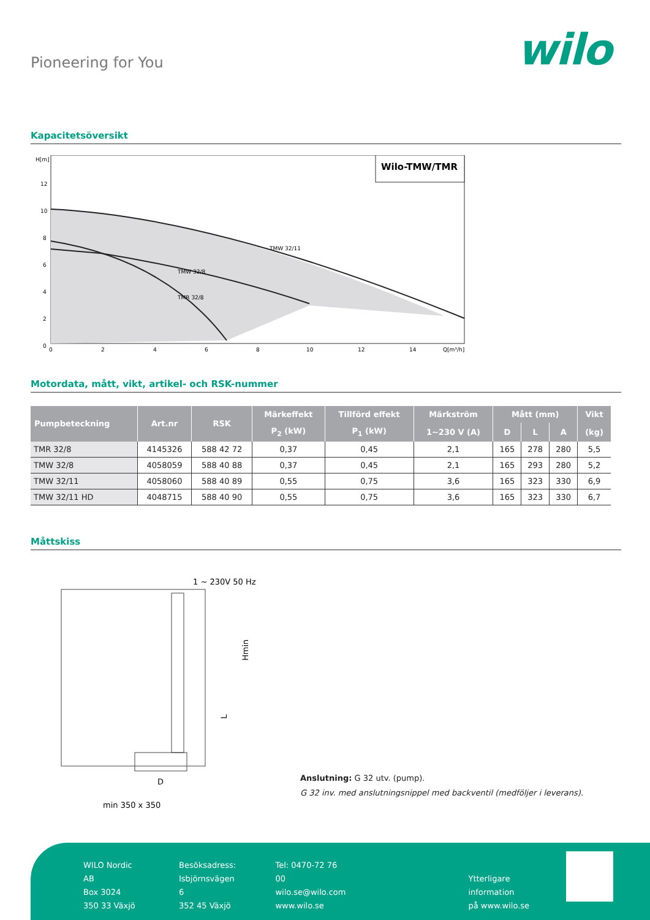Pioneering for You
wilo
Kapacitetsöversikt
H[m]
12
10
8
6
4
2
0
Wilo-TMW/TMR
TMW 32/11
TMW 32/8
TMR 32/8
0
2
4
6
8
10
12
14
Q[m³/h]
Motordata, mått, vikt, artikel- och RSK-nummer
| Pumpbeteckning | Art.nr | RSK | Märkeffekt | Tillförd effekt | Märkström | Mått (mm) | | | Vikt |
| --- | --- | --- | --- | --- | --- | --- | --- | --- | --- |
| | | | P<sub>2</sub> (kW) | P<sub>1</sub> (kW) | 1~230 V (A) | D | L | A | (kg) |
| TMR 32/8 | 4145326 | 588 42 72 | 0,37 | 0,45 | 2,1 | 165 | 278 | 280 | 5,5 |
| TMW 32/8 | 4058059 | 588 40 88 | 0,37 | 0,45 | 2,1 | 165 | 293 | 280 | 5,2 |
| TMW 32/11 | 4058060 | 588 40 89 | 0,55 | 0,75 | 3,6 | 165 | 323 | 330 | 6,9 |
| TMW 32/11 HD | 4048715 | 588 40 90 | 0,55 | 0,75 | 3,6 | 165 | 323 | 330 | 6,7 |
Måttskiss
1 ~ 230V 50 Hz
Hmin
L
D
min 350 x 350
Anslutning: G 32 utv. (pump).
G 32 inv. med anslutningsnippel med backventil (medföljer i leverans).
WILO Nordic AB
Box 3024
350 33 Växjö
Besöksadress:
Isbjörnsvägen 6
352 45 Växjö
Tel: 0470-72 76 00
wilo.se@wilo.com
www.wilo.se
Ytterligare information
på www.wilo.se